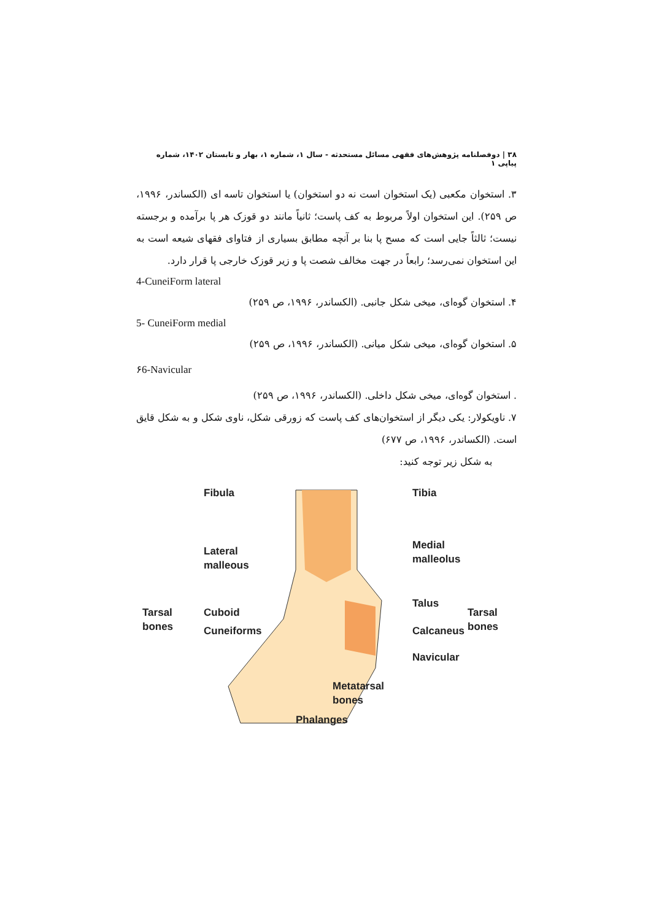۳۸ | دوفصلنامه پژوهش‌های فقهی مسائل مستحدثه - سال ۱، شماره ۱، بهار و تابستان ۱۴۰۲، شماره پیاپی ۱
۳. استخوان مکعبی (یک استخوان است نه دو استخوان) یا استخوان تاسه ای (الکساندر، ۱۹۹۶، ص ۲۵۹). این استخوان اولاً مربوط به کف پاست؛ ثانیاً مانند دو قوزک هر پا برآمده و برجسته نیست؛ ثالثاً جایی است که مسح پا بنا بر آنچه مطابق بسیاری از فتاوای فقهای شیعه است به این استخوان نمی‌رسد؛ رابعاً در جهت مخالف شصت پا و زیر قوزک خارجی پا قرار دارد.
4-CuneiForm lateral
۴. استخوان گوه‌ای، میخی شکل جانبی. (الکساندر، ۱۹۹۶، ص ۲۵۹)
5- CuneiForm medial
۵. استخوان گوه‌ای، میخی شکل میانی. (الکساندر، ۱۹۹۶، ص ۲۵۹)
۶6-Navicular
. استخوان گوه‌ای، میخی شکل داخلی. (الکساندر، ۱۹۹۶، ص ۲۵۹)
۷. ناویکولار: یکی دیگر از استخوان‌های کف پاست که زورقی شکل، ناوی شکل و به شکل قایق است. (الکساندر، ۱۹۹۶، ص ۶۷۷)
به شکل زیر توجه کنید:
Fibula
Tibia
Lateral
malleous
Medial
malleolus
Tarsal
bones
Cuboid
Cuneiforms
Talus
Calcaneus
Navicular
Tarsal
bones
Metatarsal
bones
Phalanges